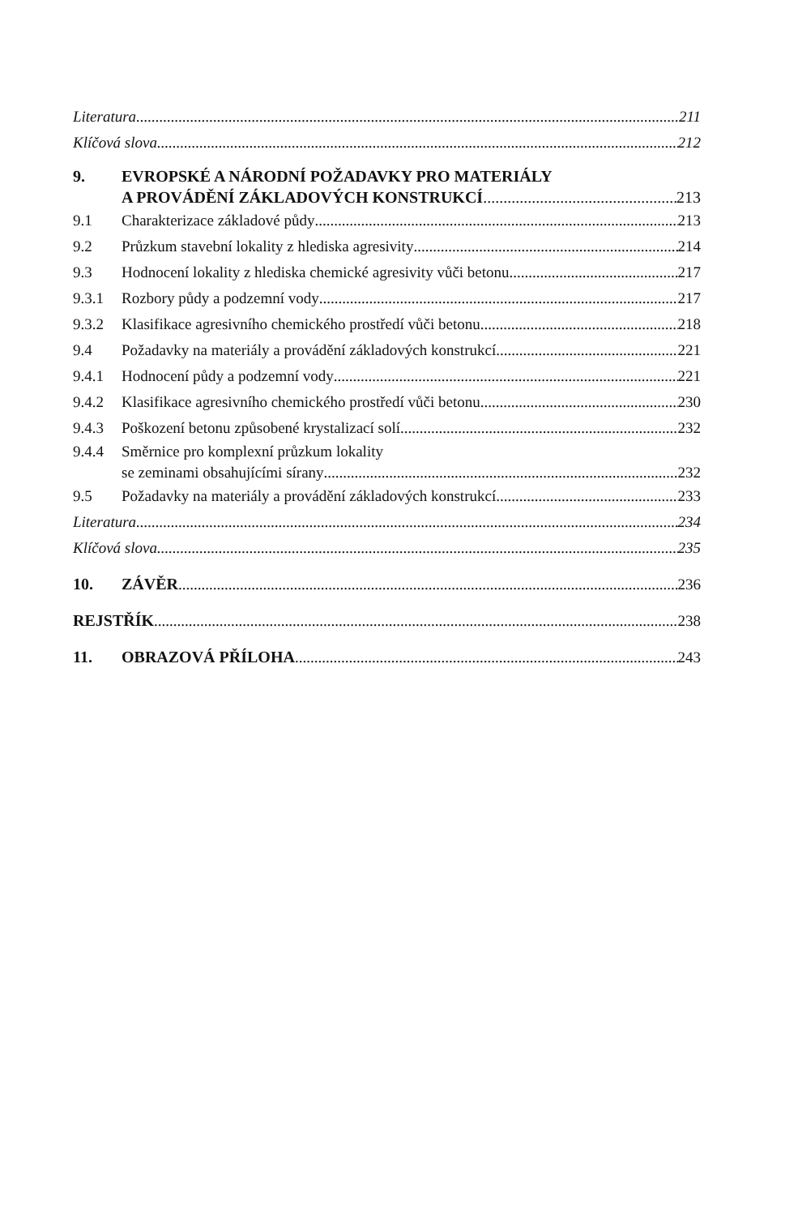Literatura 211
Klíčová slova 212
9. EVROPSKÉ A NÁRODNÍ POŽADAVKY PRO MATERIÁLY
A PROVÁDĚNÍ ZÁKLADOVÝCH KONSTRUKCÍ
213
9.1 Charakterizace základové půdy 213
9.2 Průzkum stavební lokality z hlediska agresivity
214
9.3 Hodnocení lokality z hlediska chemické agresivity vůči betonu
217
9.3.1 Rozbory půdy a podzemní vody 217
9.3.2 Klasifikace agresivního chemického prostředí vůči betonu
218
9.4 Požadavky na materiály a provádění základových konstrukcí
221
9.4.1 Hodnocení půdy a podzemní vody 221
9.4.2 Klasifikace agresivního chemického prostředí vůči betonu
230
9.4.3 Poškození betonu způsobené krystalizací solí
232
9.4.4 Směrnice pro komplexní průzkum lokality
se zeminami obsahujícími sírany
232
9.5 Požadavky na materiály a provádění základových konstrukcí
233
Literatura 234
Klíčová slova 235
10. ZÁVĚR 236
REJSTŘÍK 238
11. OBRAZOVÁ PŘÍLOHA 243